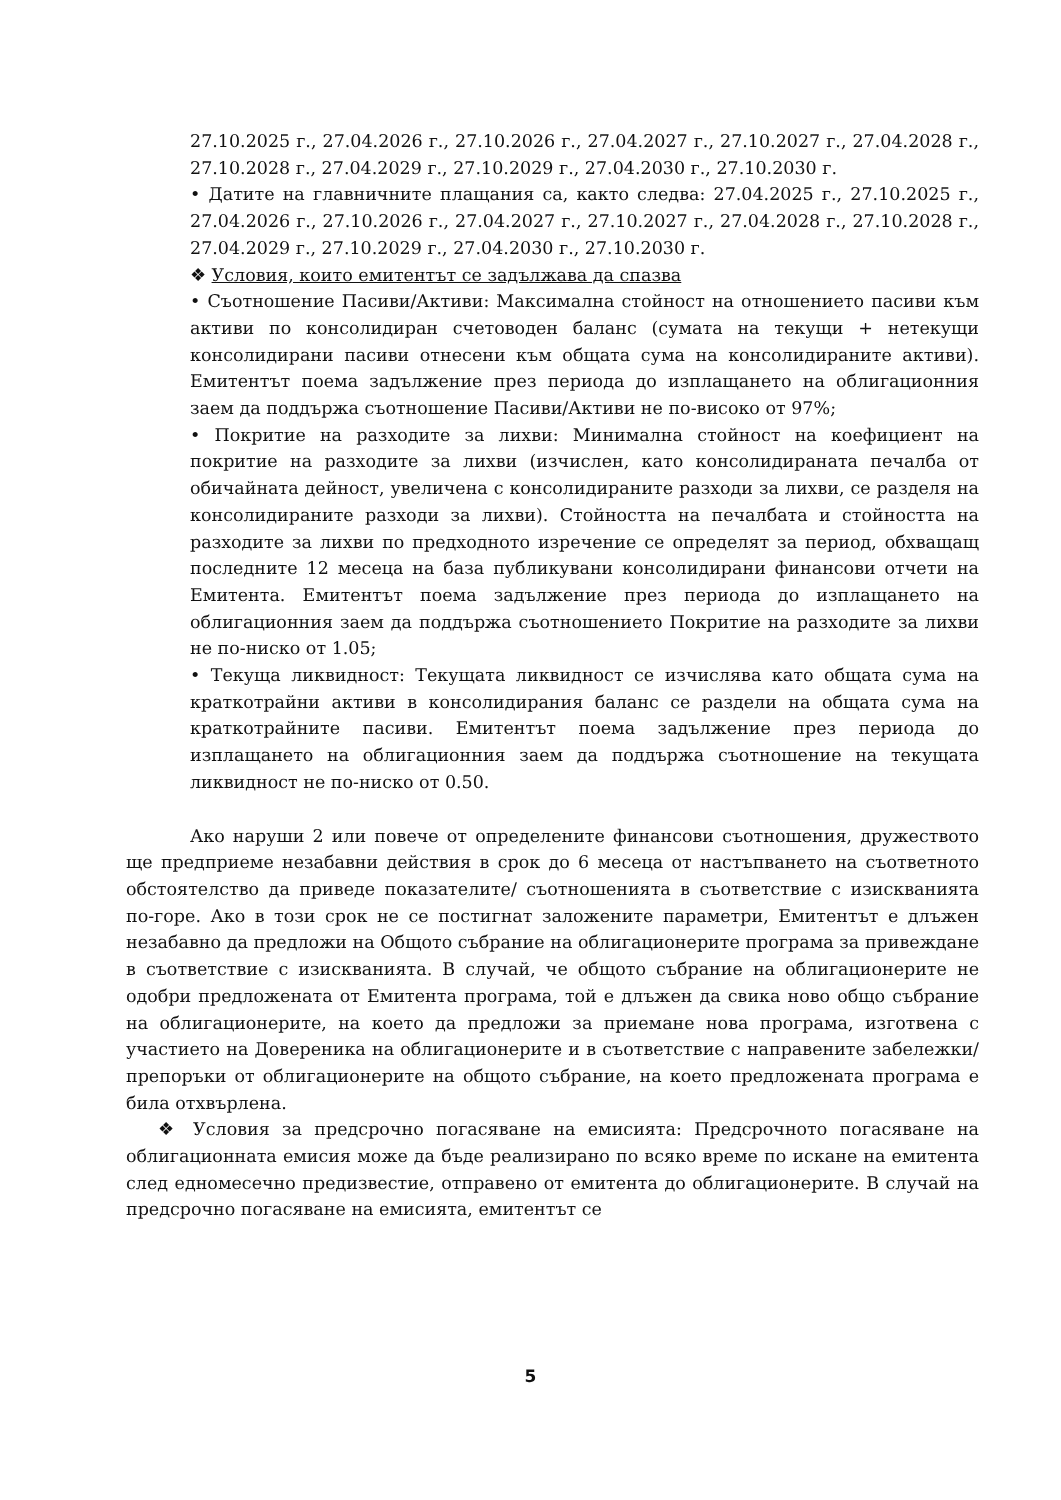27.10.2025 г., 27.04.2026 г., 27.10.2026 г., 27.04.2027 г., 27.10.2027 г., 27.04.2028 г., 27.10.2028 г., 27.04.2029 г., 27.10.2029 г., 27.04.2030 г., 27.10.2030 г.
• Датите на главничните плащания са, както следва: 27.04.2025 г., 27.10.2025 г., 27.04.2026 г., 27.10.2026 г., 27.04.2027 г., 27.10.2027 г., 27.04.2028 г., 27.10.2028 г., 27.04.2029 г., 27.10.2029 г., 27.04.2030 г., 27.10.2030 г.
❖ Условия, които емитентът се задължава да спазва
• Съотношение Пасиви/Активи: Максимална стойност на отношението пасиви към активи по консолидиран счетоводен баланс (сумата на текущи + нетекущи консолидирани пасиви отнесени към общата сума на консолидираните активи). Емитентът поема задължение през периода до изплащането на облигационния заем да поддържа съотношение Пасиви/Активи не по-високо от 97%;
• Покритие на разходите за лихви: Минимална стойност на коефициент на покритие на разходите за лихви (изчислен, като консолидираната печалба от обичайната дейност, увеличена с консолидираните разходи за лихви, се разделя на консолидираните разходи за лихви). Стойността на печалбата и стойността на разходите за лихви по предходното изречение се определят за период, обхващащ последните 12 месеца на база публикувани консолидирани финансови отчети на Емитента. Емитентът поема задължение през периода до изплащането на облигационния заем да поддържа съотношението Покритие на разходите за лихви не по-ниско от 1.05;
• Текуща ликвидност: Текущата ликвидност се изчислява като общата сума на краткотрайни активи в консолидирания баланс се раздели на общата сума на краткотрайните пасиви. Емитентът поема задължение през периода до изплащането на облигационния заем да поддържа съотношение на текущата ликвидност не по-ниско от 0.50.
Ако наруши 2 или повече от определените финансови съотношения, дружеството ще предприеме незабавни действия в срок до 6 месеца от настъпването на съответното обстоятелство да приведе показателите/ съотношенията в съответствие с изискванията по-горе. Ако в този срок не се постигнат заложените параметри, Емитентът е длъжен незабавно да предложи на Общото събрание на облигационерите програма за привеждане в съответствие с изискванията. В случай, че общото събрание на облигационерите не одобри предложената от Емитента програма, той е длъжен да свика ново общо събрание на облигационерите, на което да предложи за приемане нова програма, изготвена с участието на Довереника на облигационерите и в съответствие с направените забележки/препоръки от облигационерите на общото събрание, на което предложената програма е била отхвърлена.
❖ Условия за предсрочно погасяване на емисията: Предсрочното погасяване на облигационната емисия може да бъде реализирано по всяко време по искане на емитента след едномесечно предизвестие, отправено от емитента до облигационерите. В случай на предсрочно погасяване на емисията, емитентът се
5